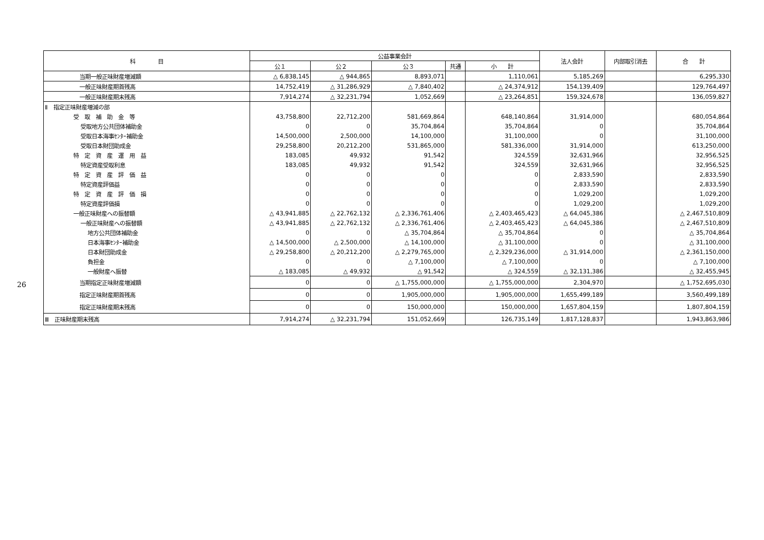26
| 科 目 | 公益事業会計 | | | | | 法人会計 | 内部取引消去 | 合 計 |
| --- | --- | --- | --- | --- | --- | --- | --- | --- |
| | 公１ | 公２ | 公３ | 共通 | 小 計 | | | |
| 当期一般正味財産増減額 | △ 6,838,145 | △ 944,865 | 8,893,071 | | 1,110,061 | 5,185,269 | | 6,295,330 |
| 一般正味財産期首残高 | 14,752,419 | △ 31,286,929 | △ 7,840,402 | | △ 24,374,912 | 154,139,409 | | 129,764,497 |
| 一般正味財産期末残高 | 7,914,274 | △ 32,231,794 | 1,052,669 | | △ 23,264,851 | 159,324,678 | | 136,059,827 |
| Ⅱ 指定正味財産増減の部 | | | | | | | | |
| 受 取 補 助 金 等 | 43,758,800 | 22,712,200 | 581,669,864 | | 648,140,864 | 31,914,000 | | 680,054,864 |
| 受取地方公共団体補助金 | 0 | 0 | 35,704,864 | | 35,704,864 | 0 | | 35,704,864 |
| 受取日本海事ｾﾝﾀｰ補助金 | 14,500,000 | 2,500,000 | 14,100,000 | | 31,100,000 | 0 | | 31,100,000 |
| 受取日本財団助成金 | 29,258,800 | 20,212,200 | 531,865,000 | | 581,336,000 | 31,914,000 | | 613,250,000 |
| 特 定 資 産 運 用 益 | 183,085 | 49,932 | 91,542 | | 324,559 | 32,631,966 | | 32,956,525 |
| 特定資産受取利息 | 183,085 | 49,932 | 91,542 | | 324,559 | 32,631,966 | | 32,956,525 |
| 特 定 資 産 評 価 益 | 0 | 0 | 0 | | 0 | 2,833,590 | | 2,833,590 |
| 特定資産評価益 | 0 | 0 | 0 | | 0 | 2,833,590 | | 2,833,590 |
| 特 定 資 産 評 価 損 | 0 | 0 | 0 | | 0 | 1,029,200 | | 1,029,200 |
| 特定資産評価損 | 0 | 0 | 0 | | 0 | 1,029,200 | | 1,029,200 |
| 一般正味財産への振替額 | △ 43,941,885 | △ 22,762,132 | △ 2,336,761,406 | | △ 2,403,465,423 | △ 64,045,386 | | △ 2,467,510,809 |
| 一般正味財産への振替額 | △ 43,941,885 | △ 22,762,132 | △ 2,336,761,406 | | △ 2,403,465,423 | △ 64,045,386 | | △ 2,467,510,809 |
| 地方公共団体補助金 | 0 | 0 | △ 35,704,864 | | △ 35,704,864 | 0 | | △ 35,704,864 |
| 日本海事ｾﾝﾀｰ補助金 | △ 14,500,000 | △ 2,500,000 | △ 14,100,000 | | △ 31,100,000 | 0 | | △ 31,100,000 |
| 日本財団助成金 | △ 29,258,800 | △ 20,212,200 | △ 2,279,765,000 | | △ 2,329,236,000 | △ 31,914,000 | | △ 2,361,150,000 |
| 負担金 | 0 | 0 | △ 7,100,000 | | △ 7,100,000 | 0 | | △ 7,100,000 |
| 一般財産へ振替 | △ 183,085 | △ 49,932 | △ 91,542 | | △ 324,559 | △ 32,131,386 | | △ 32,455,945 |
| 当期指定正味財産増減額 | 0 | 0 | △ 1,755,000,000 | | △ 1,755,000,000 | 2,304,970 | | △ 1,752,695,030 |
| 指定正味財産期首残高 | 0 | 0 | 1,905,000,000 | | 1,905,000,000 | 1,655,499,189 | | 3,560,499,189 |
| 指定正味財産期末残高 | 0 | 0 | 150,000,000 | | 150,000,000 | 1,657,804,159 | | 1,807,804,159 |
| Ⅲ 正味財産期末残高 | 7,914,274 | △ 32,231,794 | 151,052,669 | | 126,735,149 | 1,817,128,837 | | 1,943,863,986 |